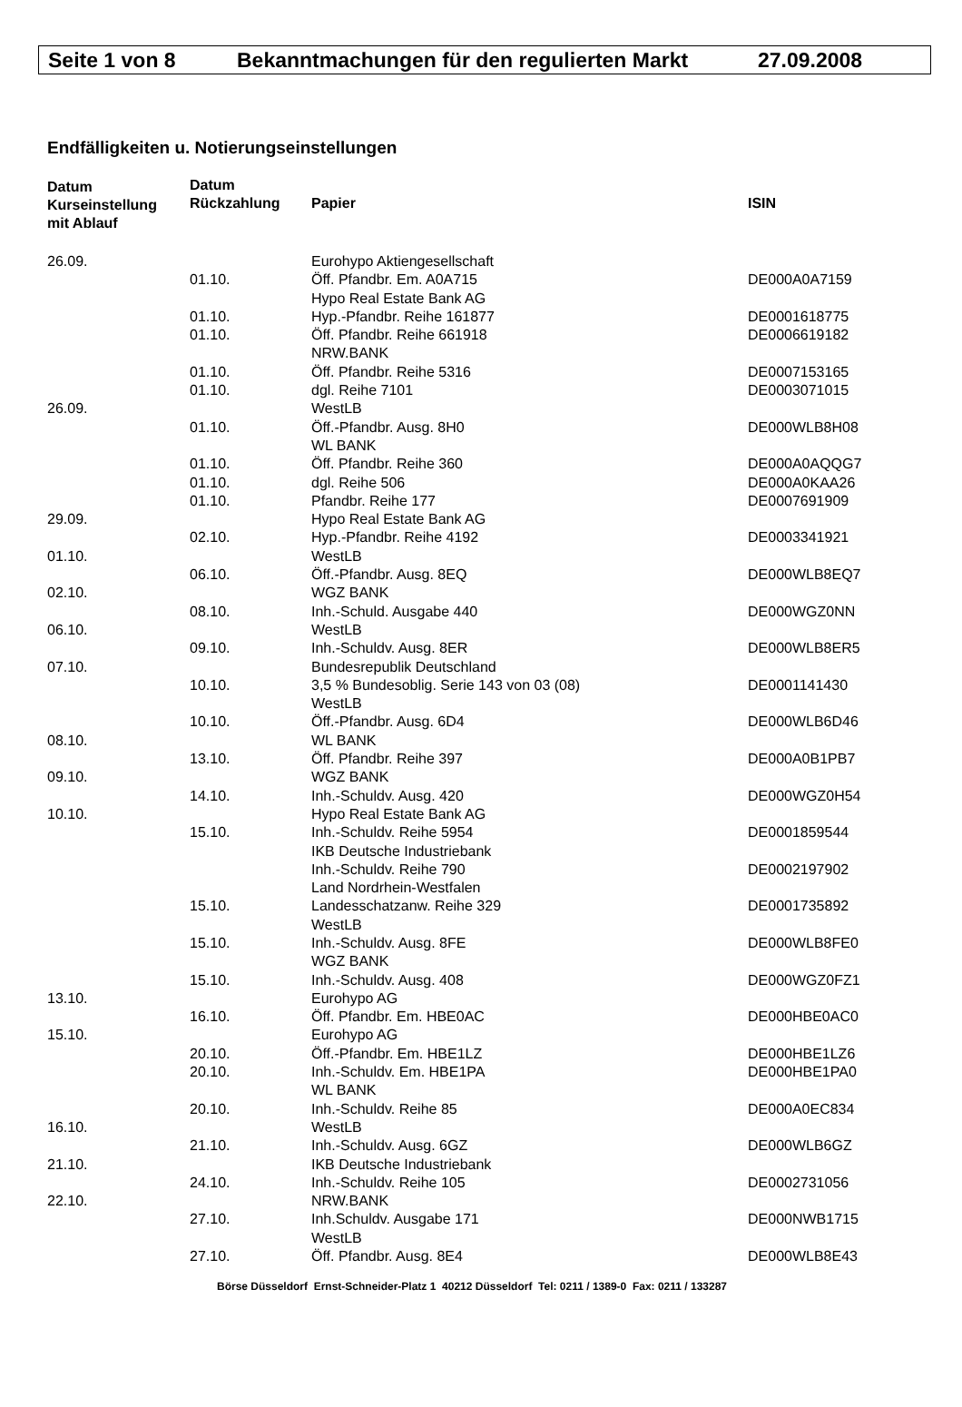Seite 1 von 8 Bekanntmachungen für den regulierten Markt 27.09.2008
Endfälligkeiten u. Notierungseinstellungen
| Datum Kurseinstellung mit Ablauf | Datum Rückzahlung | Papier | ISIN |
| --- | --- | --- | --- |
| 26.09. | | Eurohypo Aktiengesellschaft | |
| | 01.10. | Öff. Pfandbr. Em. A0A715 | DE000A0A7159 |
| | | Hypo Real Estate Bank AG | |
| | 01.10. | Hyp.-Pfandbr. Reihe 161877 | DE0001618775 |
| | 01.10. | Öff. Pfandbr. Reihe 661918 | DE0006619182 |
| | | NRW.BANK | |
| | 01.10. | Öff. Pfandbr. Reihe 5316 | DE0007153165 |
| | 01.10. | dgl. Reihe 7101 | DE0003071015 |
| 26.09. | | WestLB | |
| | 01.10. | Öff.-Pfandbr. Ausg. 8H0 | DE000WLB8H08 |
| | | WL BANK | |
| | 01.10. | Öff. Pfandbr. Reihe 360 | DE000A0AQQG7 |
| | 01.10. | dgl. Reihe 506 | DE000A0KAA26 |
| | 01.10. | Pfandbr. Reihe 177 | DE0007691909 |
| 29.09. | | Hypo Real Estate Bank AG | |
| | 02.10. | Hyp.-Pfandbr. Reihe 4192 | DE0003341921 |
| 01.10. | | WestLB | |
| | 06.10. | Öff.-Pfandbr. Ausg. 8EQ | DE000WLB8EQ7 |
| 02.10. | | WGZ BANK | |
| | 08.10. | Inh.-Schuld. Ausgabe 440 | DE000WGZ0NN |
| 06.10. | | WestLB | |
| | 09.10. | Inh.-Schuldv. Ausg. 8ER | DE000WLB8ER5 |
| 07.10. | | Bundesrepublik Deutschland | |
| | 10.10. | 3,5 % Bundesoblig. Serie 143 von 03 (08) | DE0001141430 |
| | | WestLB | |
| | 10.10. | Öff.-Pfandbr. Ausg. 6D4 | DE000WLB6D46 |
| 08.10. | | WL BANK | |
| | 13.10. | Öff. Pfandbr. Reihe 397 | DE000A0B1PB7 |
| 09.10. | | WGZ BANK | |
| | 14.10. | Inh.-Schuldv. Ausg. 420 | DE000WGZ0H54 |
| 10.10. | | Hypo Real Estate Bank AG | |
| | 15.10. | Inh.-Schuldv. Reihe 5954 | DE0001859544 |
| | | IKB Deutsche Industriebank | |
| | | Inh.-Schuldv. Reihe 790 | DE0002197902 |
| | | Land Nordrhein-Westfalen | |
| | 15.10. | Landesschatzanw. Reihe 329 | DE0001735892 |
| | | WestLB | |
| | 15.10. | Inh.-Schuldv. Ausg. 8FE | DE000WLB8FE0 |
| | | WGZ BANK | |
| | 15.10. | Inh.-Schuldv. Ausg. 408 | DE000WGZ0FZ1 |
| 13.10. | | Eurohypo AG | |
| | 16.10. | Öff. Pfandbr. Em. HBE0AC | DE000HBE0AC0 |
| 15.10. | | Eurohypo AG | |
| | 20.10. | Öff.-Pfandbr. Em. HBE1LZ | DE000HBE1LZ6 |
| | 20.10. | Inh.-Schuldv. Em. HBE1PA | DE000HBE1PA0 |
| | | WL BANK | |
| | 20.10. | Inh.-Schuldv. Reihe 85 | DE000A0EC834 |
| 16.10. | | WestLB | |
| | 21.10. | Inh.-Schuldv. Ausg. 6GZ | DE000WLB6GZ |
| 21.10. | | IKB Deutsche Industriebank | |
| | 24.10. | Inh.-Schuldv. Reihe 105 | DE0002731056 |
| 22.10. | | NRW.BANK | |
| | 27.10. | Inh.Schuldv. Ausgabe 171 | DE000NWB1715 |
| | | WestLB | |
| | 27.10. | Öff. Pfandbr. Ausg. 8E4 | DE000WLB8E43 |
Börse Düsseldorf Ernst-Schneider-Platz 1 40212 Düsseldorf Tel: 0211 / 1389-0 Fax: 0211 / 133287